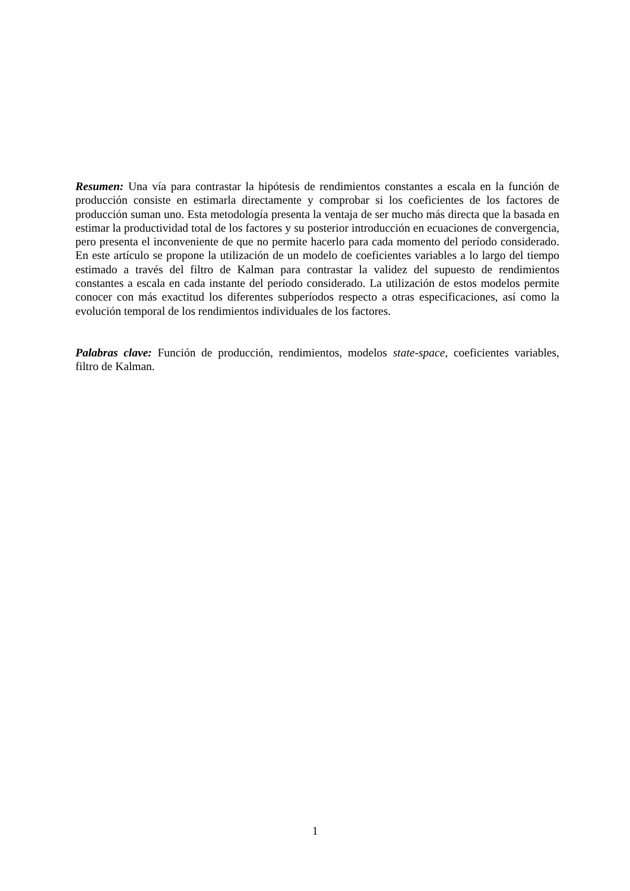Resumen: Una vía para contrastar la hipótesis de rendimientos constantes a escala en la función de producción consiste en estimarla directamente y comprobar si los coeficientes de los factores de producción suman uno. Esta metodología presenta la ventaja de ser mucho más directa que la basada en estimar la productividad total de los factores y su posterior introducción en ecuaciones de convergencia, pero presenta el inconveniente de que no permite hacerlo para cada momento del período considerado. En este artículo se propone la utilización de un modelo de coeficientes variables a lo largo del tiempo estimado a través del filtro de Kalman para contrastar la validez del supuesto de rendimientos constantes a escala en cada instante del período considerado. La utilización de estos modelos permite conocer con más exactitud los diferentes subperíodos respecto a otras especificaciones, así como la evolución temporal de los rendimientos individuales de los factores.
Palabras clave: Función de producción, rendimientos, modelos state-space, coeficientes variables, filtro de Kalman.
1